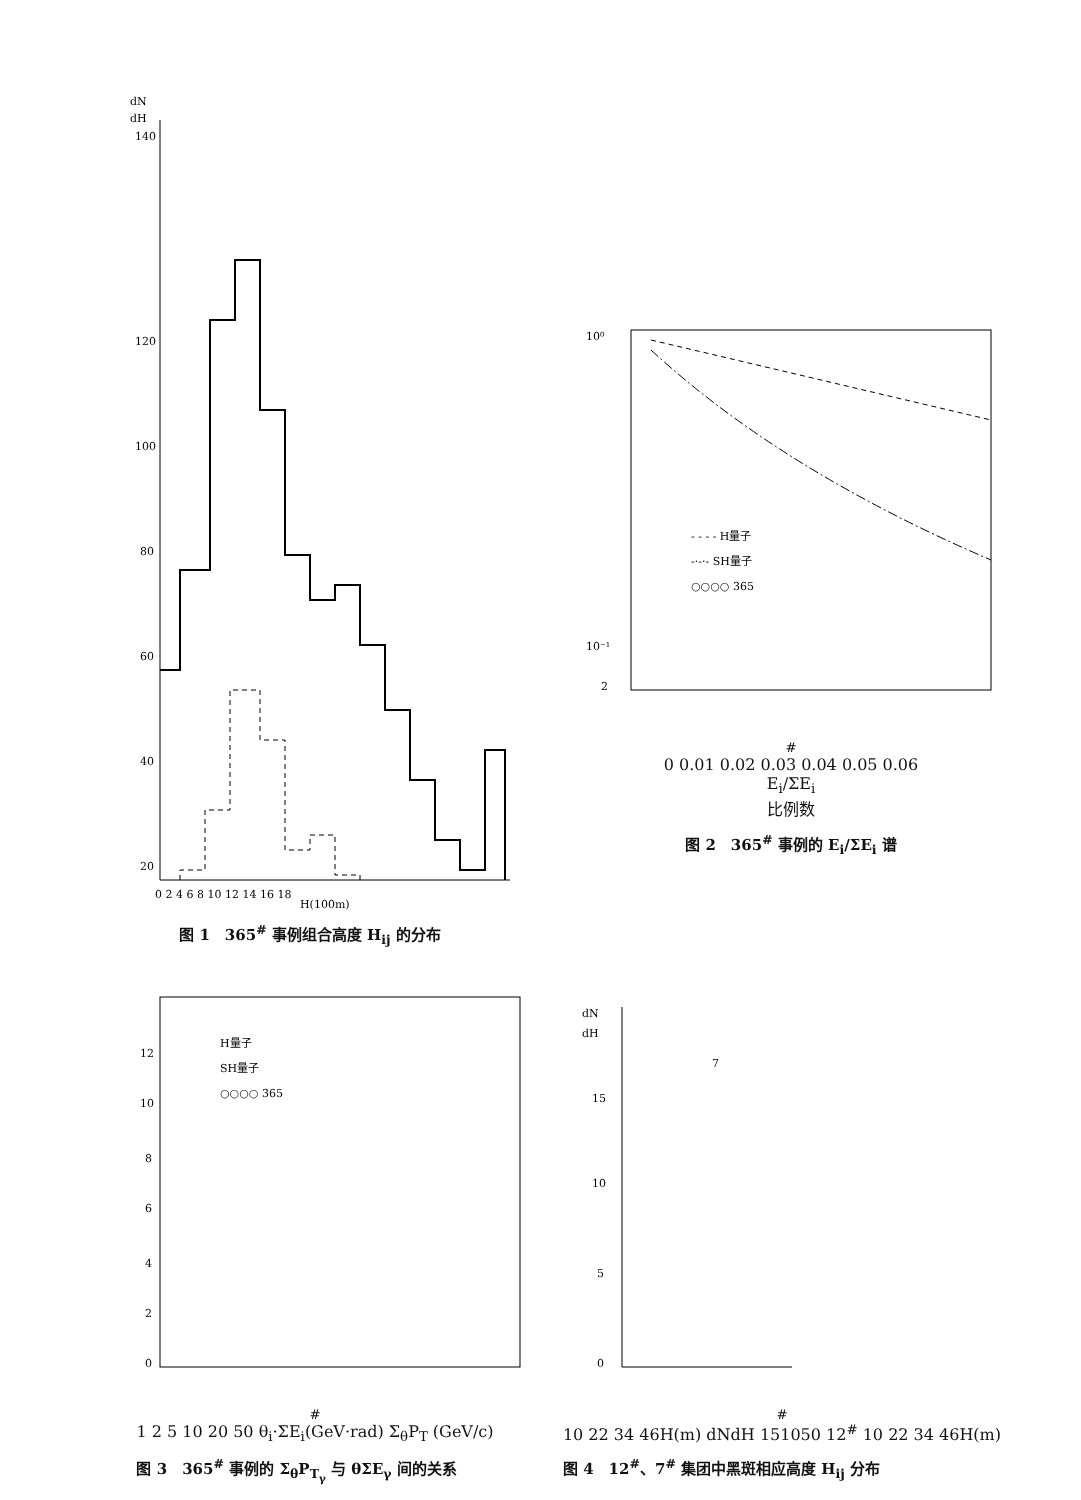dN
dH
140
120
100
80
60
40
20
0 2 4 6 8 10 12 14 16 18
H(100m)
图 1　365<sup>#</sup> 事例组合高度 H<sub>ij</sub> 的分布
10⁰
10⁻¹
2
- - - - H量子
-·-·- SH量子
○○○○ 365#
0 0.01 0.02 0.03 0.04 0.05 0.06
Ei/ΣEi
比例数
图 2　365<sup>#</sup> 事例的 E<sub>i</sub>/ΣE<sub>i</sub> 谱
12
10
8
6
4
2
0
H量子
SH量子
○○○○ 365#
1 2 5 10 20 50
θi·ΣEi(GeV·rad)
ΣθPT (GeV/c)
图 3　365<sup>#</sup> 事例的 Σ<sub>θ</sub>P<sub>T<sub>γ</sub></sub> 与 θΣE<sub>γ</sub> 间的关系
dN
dH
15
10
5
0
7#
10 22 34 46
H(m)
dN
dH
15
10
5
0
12#
10 22 34 46
H(m)
图 4　12<sup>#</sup>、7<sup>#</sup> 集团中黑斑相应高度 H<sub>ij</sub> 分布